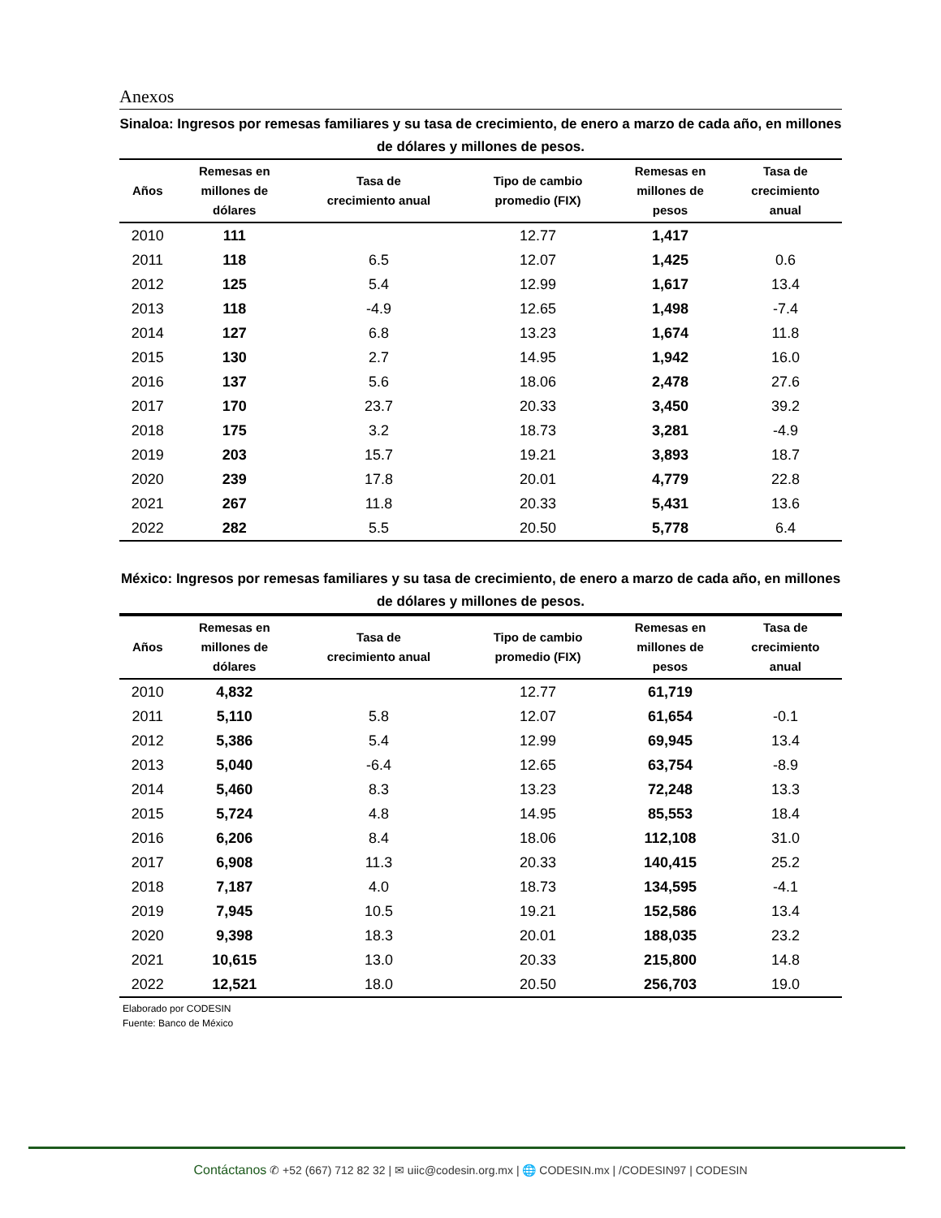Anexos
Sinaloa: Ingresos por remesas familiares y su tasa de crecimiento, de enero a marzo de cada año, en millones de dólares y millones de pesos.
| Años | Remesas en millones de dólares | Tasa de crecimiento anual | Tipo de cambio promedio (FIX) | Remesas en millones de pesos | Tasa de crecimiento anual |
| --- | --- | --- | --- | --- | --- |
| 2010 | 111 | | 12.77 | 1,417 | |
| 2011 | 118 | 6.5 | 12.07 | 1,425 | 0.6 |
| 2012 | 125 | 5.4 | 12.99 | 1,617 | 13.4 |
| 2013 | 118 | -4.9 | 12.65 | 1,498 | -7.4 |
| 2014 | 127 | 6.8 | 13.23 | 1,674 | 11.8 |
| 2015 | 130 | 2.7 | 14.95 | 1,942 | 16.0 |
| 2016 | 137 | 5.6 | 18.06 | 2,478 | 27.6 |
| 2017 | 170 | 23.7 | 20.33 | 3,450 | 39.2 |
| 2018 | 175 | 3.2 | 18.73 | 3,281 | -4.9 |
| 2019 | 203 | 15.7 | 19.21 | 3,893 | 18.7 |
| 2020 | 239 | 17.8 | 20.01 | 4,779 | 22.8 |
| 2021 | 267 | 11.8 | 20.33 | 5,431 | 13.6 |
| 2022 | 282 | 5.5 | 20.50 | 5,778 | 6.4 |
México: Ingresos por remesas familiares y su tasa de crecimiento, de enero a marzo de cada año, en millones de dólares y millones de pesos.
| Años | Remesas en millones de dólares | Tasa de crecimiento anual | Tipo de cambio promedio (FIX) | Remesas en millones de pesos | Tasa de crecimiento anual |
| --- | --- | --- | --- | --- | --- |
| 2010 | 4,832 | | 12.77 | 61,719 | |
| 2011 | 5,110 | 5.8 | 12.07 | 61,654 | -0.1 |
| 2012 | 5,386 | 5.4 | 12.99 | 69,945 | 13.4 |
| 2013 | 5,040 | -6.4 | 12.65 | 63,754 | -8.9 |
| 2014 | 5,460 | 8.3 | 13.23 | 72,248 | 13.3 |
| 2015 | 5,724 | 4.8 | 14.95 | 85,553 | 18.4 |
| 2016 | 6,206 | 8.4 | 18.06 | 112,108 | 31.0 |
| 2017 | 6,908 | 11.3 | 20.33 | 140,415 | 25.2 |
| 2018 | 7,187 | 4.0 | 18.73 | 134,595 | -4.1 |
| 2019 | 7,945 | 10.5 | 19.21 | 152,586 | 13.4 |
| 2020 | 9,398 | 18.3 | 20.01 | 188,035 | 23.2 |
| 2021 | 10,615 | 13.0 | 20.33 | 215,800 | 14.8 |
| 2022 | 12,521 | 18.0 | 20.50 | 256,703 | 19.0 |
Elaborado por CODESIN
Fuente: Banco de México
Contáctanos ✆ +52 (667) 712 82 32 | ✉ uiic@codesin.org.mx | 🌐 CODESIN.mx | /CODESIN97 | CODESIN